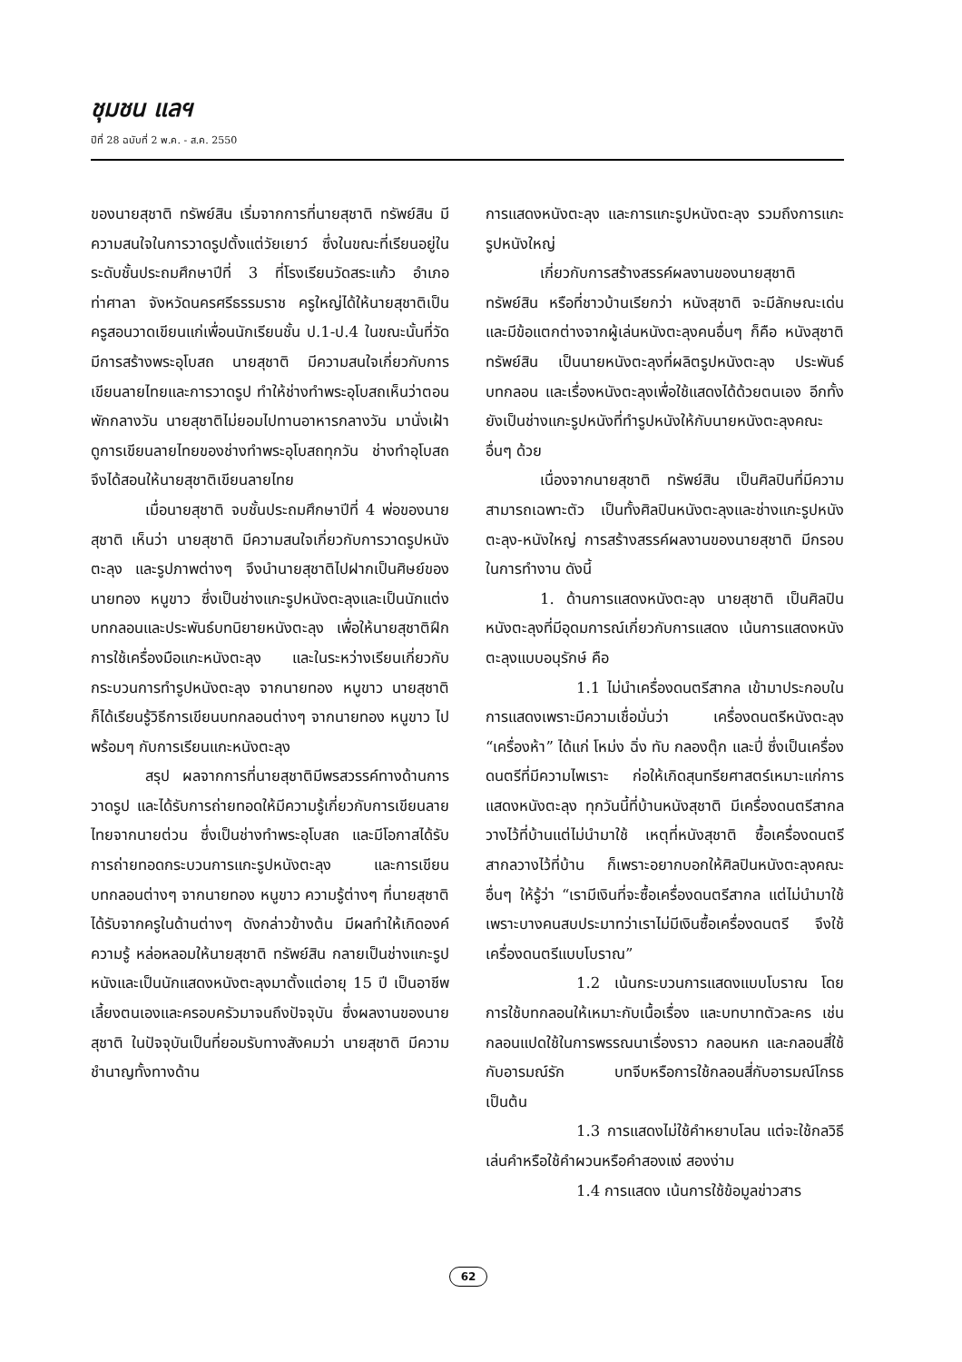ชุมชน แลฯ
ปีที่ 28 ฉบับที่ 2 พ.ค. - ส.ค. 2550
ของนายสุชาติ ทรัพย์สิน เริ่มจากการที่นายสุชาติ ทรัพย์สิน มีความสนใจในการวาดรูปตั้งแต่วัยเยาว์ ซึ่งในขณะที่เรียนอยู่ในระดับชั้นประถมศึกษาปีที่ 3 ที่โรงเรียนวัดสระแก้ว อำเภอท่าศาลา จังหวัดนครศรีธรรมราช ครูใหญ่ได้ให้นายสุชาติเป็นครูสอนวาดเขียนแก่เพื่อนนักเรียนชั้น ป.1-ป.4 ในขณะนั้นที่วัดมีการสร้างพระอุโบสถ นายสุชาติ มีความสนใจเกี่ยวกับการเขียนลายไทยและการวาดรูป ทำให้ช่างทำพระอุโบสถเห็นว่าตอนพักกลางวัน นายสุชาติไม่ยอมไปทานอาหารกลางวัน มานั่งเฝ้าดูการเขียนลายไทยของช่างทำพระอุโบสถทุกวัน ช่างทำอุโบสถจึงได้สอนให้นายสุชาติเขียนลายไทย
เมื่อนายสุชาติ จบชั้นประถมศึกษาปีที่ 4 พ่อของนายสุชาติ เห็นว่า นายสุชาติ มีความสนใจเกี่ยวกับการวาดรูปหนังตะลุง และรูปภาพต่างๆ จึงนำนายสุชาติไปฝากเป็นศิษย์ของนายทอง หนูขาว ซึ่งเป็นช่างแกะรูปหนังตะลุงและเป็นนักแต่งบทกลอนและประพันธ์บทนิยายหนังตะลุง เพื่อให้นายสุชาติฝึกการใช้เครื่องมือแกะหนังตะลุง และในระหว่างเรียนเกี่ยวกับกระบวนการทำรูปหนังตะลุง จากนายทอง หนูขาว นายสุชาติก็ได้เรียนรู้วิธีการเขียนบทกลอนต่างๆ จากนายทอง หนูขาว ไปพร้อมๆ กับการเรียนแกะหนังตะลุง
สรุป ผลจากการที่นายสุชาติมีพรสวรรค์ทางด้านการวาดรูป และได้รับการถ่ายทอดให้มีความรู้เกี่ยวกับการเขียนลายไทยจากนายต่วน ซึ่งเป็นช่างทำพระอุโบสถ และมีโอกาสได้รับการถ่ายทอดกระบวนการแกะรูปหนังตะลุง และการเขียนบทกลอนต่างๆ จากนายทอง หนูขาว ความรู้ต่างๆ ที่นายสุชาติได้รับจากครูในด้านต่างๆ ดังกล่าวข้างต้น มีผลทำให้เกิดองค์ความรู้ หล่อหลอมให้นายสุชาติ ทรัพย์สิน กลายเป็นช่างแกะรูปหนังและเป็นนักแสดงหนังตะลุงมาตั้งแต่อายุ 15 ปี เป็นอาชีพเลี้ยงตนเองและครอบครัวมาจนถึงปัจจุบัน ซึ่งผลงานของนายสุชาติ ในปัจจุบันเป็นที่ยอมรับทางสังคมว่า นายสุชาติ มีความชำนาญทั้งทางด้าน
การแสดงหนังตะลุง และการแกะรูปหนังตะลุง รวมถึงการแกะรูปหนังใหญ่
เกี่ยวกับการสร้างสรรค์ผลงานของนายสุชาติ ทรัพย์สิน หรือที่ชาวบ้านเรียกว่า หนังสุชาติ จะมีลักษณะเด่นและมีข้อแตกต่างจากผู้เล่นหนังตะลุงคนอื่นๆ ก็คือ หนังสุชาติ ทรัพย์สิน เป็นนายหนังตะลุงที่ผลิตรูปหนังตะลุง ประพันธ์บทกลอน และเรื่องหนังตะลุงเพื่อใช้แสดงได้ด้วยตนเอง อีกทั้งยังเป็นช่างแกะรูปหนังที่ทำรูปหนังให้กับนายหนังตะลุงคณะอื่นๆ ด้วย
เนื่องจากนายสุชาติ ทรัพย์สิน เป็นศิลปินที่มีความสามารถเฉพาะตัว เป็นทั้งศิลปินหนังตะลุงและช่างแกะรูปหนังตะลุง-หนังใหญ่ การสร้างสรรค์ผลงานของนายสุชาติ มีกรอบในการทำงาน ดังนี้
1. ด้านการแสดงหนังตะลุง นายสุชาติ เป็นศิลปินหนังตะลุงที่มีอุดมการณ์เกี่ยวกับการแสดง เน้นการแสดงหนังตะลุงแบบอนุรักษ์ คือ
1.1 ไม่นำเครื่องดนตรีสากล เข้ามาประกอบในการแสดงเพราะมีความเชื่อมั่นว่า เครื่องดนตรีหนังตะลุง “เครื่องห้า” ได้แก่ โหม่ง ฉิ่ง ทับ กลองตุ๊ก และปี่ ซึ่งเป็นเครื่องดนตรีที่มีความไพเราะ ก่อให้เกิดสุนทรียศาสตร์เหมาะแก่การแสดงหนังตะลุง ทุกวันนี้ที่บ้านหนังสุชาติ มีเครื่องดนตรีสากลวางไว้ที่บ้านแต่ไม่นำมาใช้ เหตุที่หนังสุชาติ ซื้อเครื่องดนตรีสากลวางไว้ที่บ้าน ก็เพราะอยากบอกให้ศิลปินหนังตะลุงคณะอื่นๆ ให้รู้ว่า “เรามีเงินที่จะซื้อเครื่องดนตรีสากล แต่ไม่นำมาใช้ เพราะบางคนสบประมาทว่าเราไม่มีเงินซื้อเครื่องดนตรี จึงใช้เครื่องดนตรีแบบโบราณ”
1.2 เน้นกระบวนการแสดงแบบโบราณ โดยการใช้บทกลอนให้เหมาะกับเนื้อเรื่อง และบทบาทตัวละคร เช่น กลอนแปดใช้ในการพรรณนาเรื่องราว กลอนหก และกลอนสี่ใช้กับอารมณ์รัก บทจีบหรือการใช้กลอนสี่กับอารมณ์โกรธ เป็นต้น
1.3 การแสดงไม่ใช้คำหยาบโลน แต่จะใช้กลวิธีเล่นคำหรือใช้คำผวนหรือคำสองแง่ สองง่าม
1.4 การแสดง เน้นการใช้ข้อมูลข่าวสาร
62